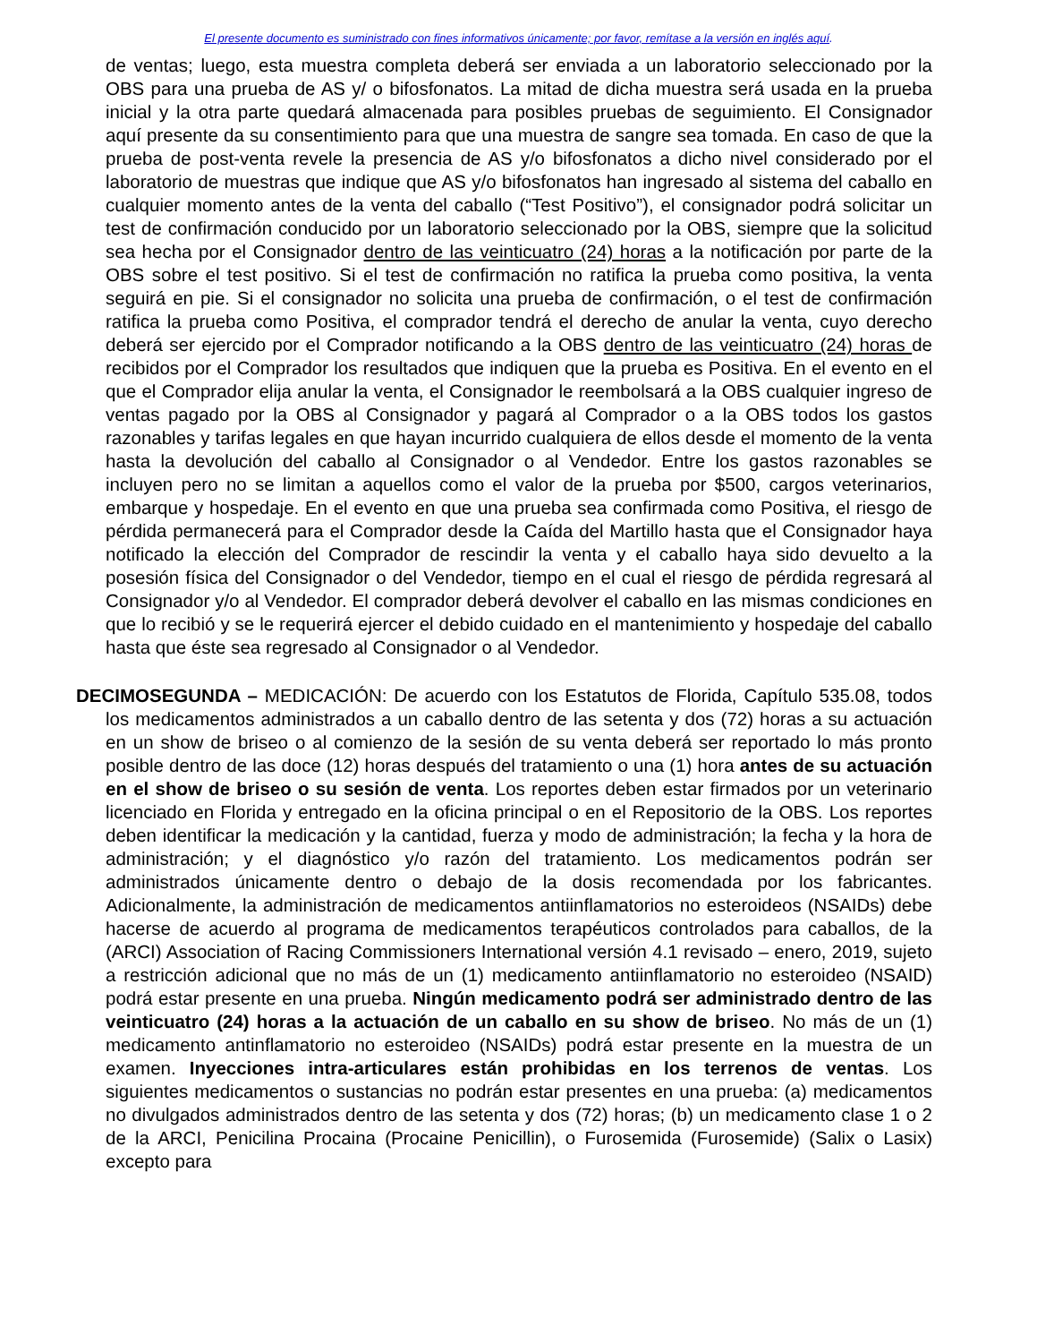El presente documento es suministrado con fines informativos únicamente; por favor, remítase a la versión en inglés aquí.
de ventas; luego, esta muestra completa deberá ser enviada a un laboratorio seleccionado por la OBS para una prueba de AS y/ o bifosfonatos. La mitad de dicha muestra será usada en la prueba inicial y la otra parte quedará almacenada para posibles pruebas de seguimiento. El Consignador aquí presente da su consentimiento para que una muestra de sangre sea tomada. En caso de que la prueba de post-venta revele la presencia de AS y/o bifosfonatos a dicho nivel considerado por el laboratorio de muestras que indique que AS y/o bifosfonatos han ingresado al sistema del caballo en cualquier momento antes de la venta del caballo (“Test Positivo”), el consignador podrá solicitar un test de confirmación conducido por un laboratorio seleccionado por la OBS, siempre que la solicitud sea hecha por el Consignador dentro de las veinticuatro (24) horas a la notificación por parte de la OBS sobre el test positivo. Si el test de confirmación no ratifica la prueba como positiva, la venta seguirá en pie. Si el consignador no solicita una prueba de confirmación, o el test de confirmación ratifica la prueba como Positiva, el comprador tendrá el derecho de anular la venta, cuyo derecho deberá ser ejercido por el Comprador notificando a la OBS dentro de las veinticuatro (24) horas de recibidos por el Comprador los resultados que indiquen que la prueba es Positiva. En el evento en el que el Comprador elija anular la venta, el Consignador le reembolsará a la OBS cualquier ingreso de ventas pagado por la OBS al Consignador y pagará al Comprador o a la OBS todos los gastos razonables y tarifas legales en que hayan incurrido cualquiera de ellos desde el momento de la venta hasta la devolución del caballo al Consignador o al Vendedor. Entre los gastos razonables se incluyen pero no se limitan a aquellos como el valor de la prueba por $500, cargos veterinarios, embarque y hospedaje. En el evento en que una prueba sea confirmada como Positiva, el riesgo de pérdida permanecerá para el Comprador desde la Caída del Martillo hasta que el Consignador haya notificado la elección del Comprador de rescindir la venta y el caballo haya sido devuelto a la posesión física del Consignador o del Vendedor, tiempo en el cual el riesgo de pérdida regresará al Consignador y/o al Vendedor. El comprador deberá devolver el caballo en las mismas condiciones en que lo recibió y se le requerirá ejercer el debido cuidado en el mantenimiento y hospedaje del caballo hasta que éste sea regresado al Consignador o al Vendedor.
DECIMOSEGUNDA – MEDICACIÓN: De acuerdo con los Estatutos de Florida, Capítulo 535.08, todos los medicamentos administrados a un caballo dentro de las setenta y dos (72) horas a su actuación en un show de briseo o al comienzo de la sesión de su venta deberá ser reportado lo más pronto posible dentro de las doce (12) horas después del tratamiento o una (1) hora antes de su actuación en el show de briseo o su sesión de venta. Los reportes deben estar firmados por un veterinario licenciado en Florida y entregado en la oficina principal o en el Repositorio de la OBS. Los reportes deben identificar la medicación y la cantidad, fuerza y modo de administración; la fecha y la hora de administración; y el diagnóstico y/o razón del tratamiento. Los medicamentos podrán ser administrados únicamente dentro o debajo de la dosis recomendada por los fabricantes. Adicionalmente, la administración de medicamentos antiinflamatorios no esteroideos (NSAIDs) debe hacerse de acuerdo al programa de medicamentos terapéuticos controlados para caballos, de la (ARCI) Association of Racing Commissioners International versión 4.1 revisado – enero, 2019, sujeto a restricción adicional que no más de un (1) medicamento antiinflamatorio no esteroideo (NSAID) podrá estar presente en una prueba. Ningún medicamento podrá ser administrado dentro de las veinticuatro (24) horas a la actuación de un caballo en su show de briseo. No más de un (1) medicamento antinflamatorio no esteroideo (NSAIDs) podrá estar presente en la muestra de un examen. Inyecciones intra-articulares están prohibidas en los terrenos de ventas. Los siguientes medicamentos o sustancias no podrán estar presentes en una prueba: (a) medicamentos no divulgados administrados dentro de las setenta y dos (72) horas; (b) un medicamento clase 1 o 2 de la ARCI, Penicilina Procaina (Procaine Penicillin), o Furosemida (Furosemide) (Salix o Lasix) excepto para